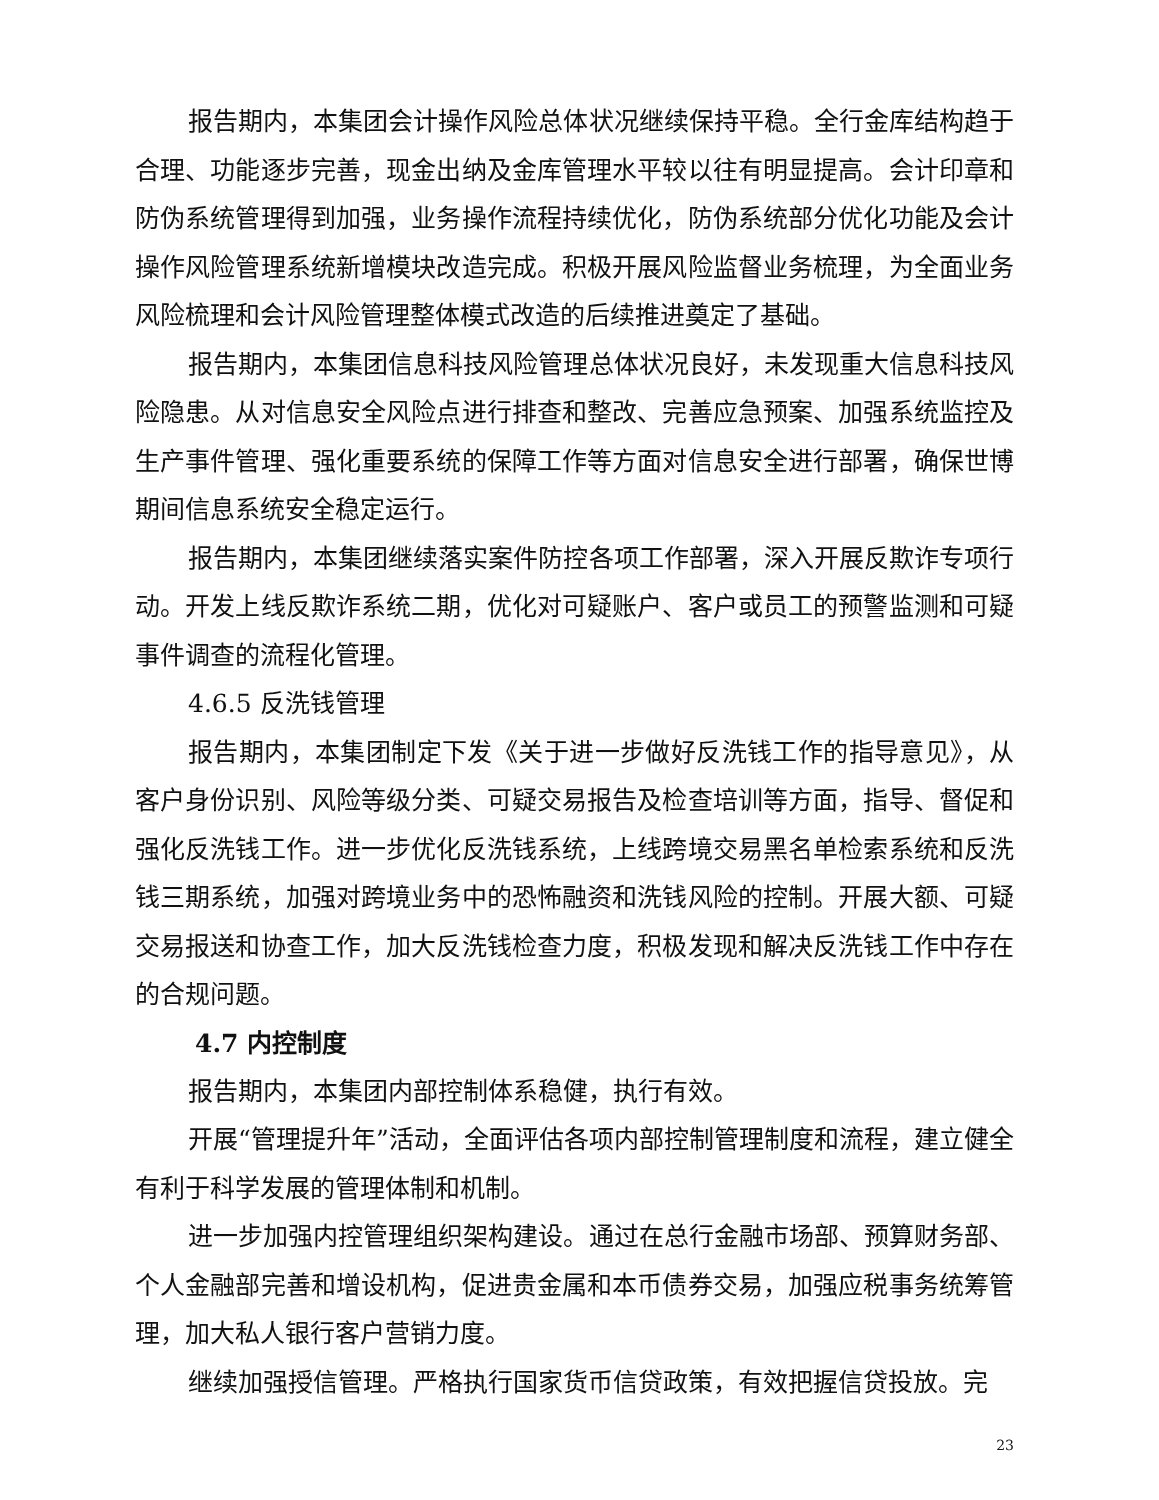报告期内，本集团会计操作风险总体状况继续保持平稳。全行金库结构趋于合理、功能逐步完善，现金出纳及金库管理水平较以往有明显提高。会计印章和防伪系统管理得到加强，业务操作流程持续优化，防伪系统部分优化功能及会计操作风险管理系统新增模块改造完成。积极开展风险监督业务梳理，为全面业务风险梳理和会计风险管理整体模式改造的后续推进奠定了基础。
报告期内，本集团信息科技风险管理总体状况良好，未发现重大信息科技风险隐患。从对信息安全风险点进行排查和整改、完善应急预案、加强系统监控及生产事件管理、强化重要系统的保障工作等方面对信息安全进行部署，确保世博期间信息系统安全稳定运行。
报告期内，本集团继续落实案件防控各项工作部署，深入开展反欺诈专项行动。开发上线反欺诈系统二期，优化对可疑账户、客户或员工的预警监测和可疑事件调查的流程化管理。
4.6.5 反洗钱管理
报告期内，本集团制定下发《关于进一步做好反洗钱工作的指导意见》，从客户身份识别、风险等级分类、可疑交易报告及检查培训等方面，指导、督促和强化反洗钱工作。进一步优化反洗钱系统，上线跨境交易黑名单检索系统和反洗钱三期系统，加强对跨境业务中的恐怖融资和洗钱风险的控制。开展大额、可疑交易报送和协查工作，加大反洗钱检查力度，积极发现和解决反洗钱工作中存在的合规问题。
4.7 内控制度
报告期内，本集团内部控制体系稳健，执行有效。
开展“管理提升年”活动，全面评估各项内部控制管理制度和流程，建立健全有利于科学发展的管理体制和机制。
进一步加强内控管理组织架构建设。通过在总行金融市场部、预算财务部、个人金融部完善和增设机构，促进贵金属和本币债券交易，加强应税事务统筹管理，加大私人银行客户营销力度。
继续加强授信管理。严格执行国家货币信贷政策，有效把握信贷投放。完
23